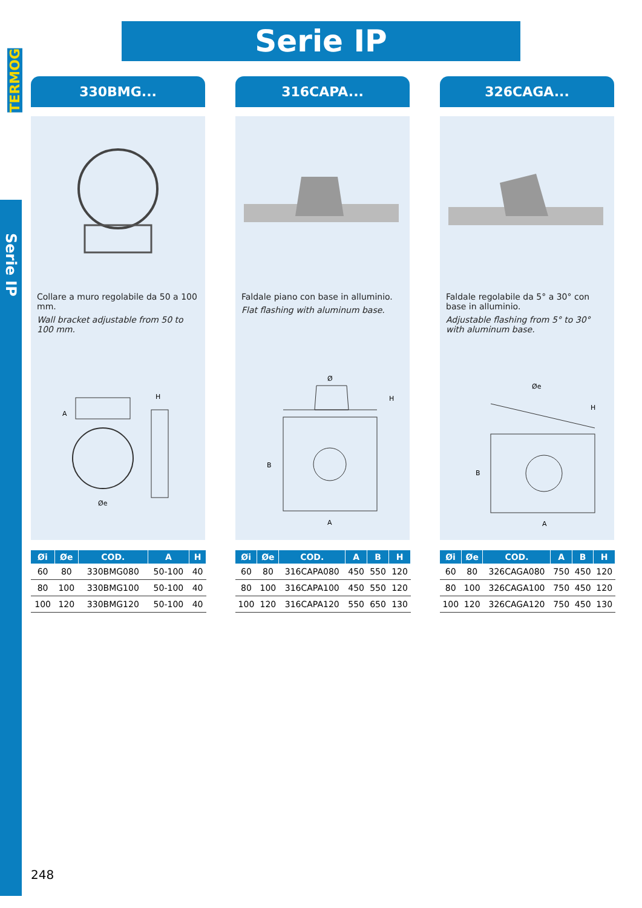TERMOG
Serie IP
Serie IP
330BMG...
Collare a muro regolabile da 50 a 100 mm.
Wall bracket adjustable from 50 to 100 mm.
A
H
Øe
| Øi | Øe | COD. | A | H |
| --- | --- | --- | --- | --- |
| 60 | 80 | 330BMG080 | 50-100 | 40 |
| 80 | 100 | 330BMG100 | 50-100 | 40 |
| 100 | 120 | 330BMG120 | 50-100 | 40 |
316CAPA...
Faldale piano con base in alluminio.
Flat flashing with aluminum base.
Ø
H
B
A
| Øi | Øe | COD. | A | B | H |
| --- | --- | --- | --- | --- | --- |
| 60 | 80 | 316CAPA080 | 450 | 550 | 120 |
| 80 | 100 | 316CAPA100 | 450 | 550 | 120 |
| 100 | 120 | 316CAPA120 | 550 | 650 | 130 |
326CAGA...
Faldale regolabile da 5° a 30° con base in alluminio.
Adjustable flashing from 5° to 30° with aluminum base.
Øe
H
B
A
| Øi | Øe | COD. | A | B | H |
| --- | --- | --- | --- | --- | --- |
| 60 | 80 | 326CAGA080 | 750 | 450 | 120 |
| 80 | 100 | 326CAGA100 | 750 | 450 | 120 |
| 100 | 120 | 326CAGA120 | 750 | 450 | 130 |
248